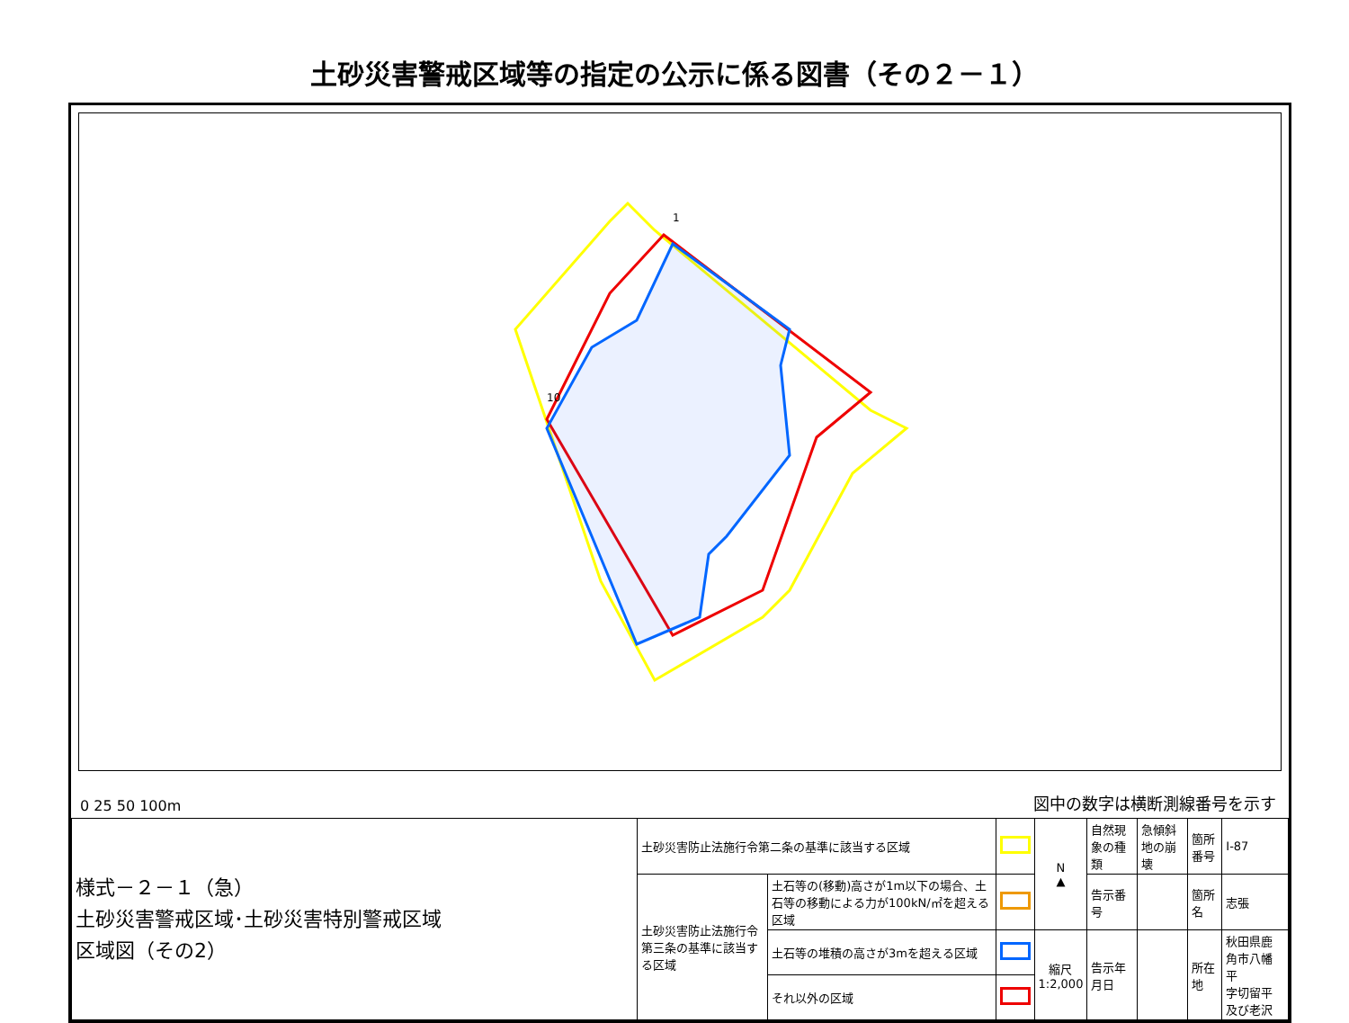土砂災害警戒区域等の指定の公示に係る図書（その２－１）
1
10
0 25 50 100m
図中の数字は横断測線番号を示す
| 様式－２－１（急） 土砂災害警戒区域･土砂災害特別警戒区域 区域図（その2） | 土砂災害防止法施行令第二条の基準に該当する区域 | | | N ▲ | 自然現象の種類 | 急傾斜地の崩壊 | 箇所番号 | Ⅰ-87 |
| | 土砂災害防止法施行令第三条の基準に該当する区域 | 土石等の(移動)高さが1m以下の場合、土石等の移動による力が100kN/㎡を超える区域 | | | 告示番号 | | 箇所名 | 志張 |
| | | 土石等の堆積の高さが3mを超える区域 | | 縮尺 1:2,000 | 告示年月日 | | 所在地 | 秋田県鹿角市八幡平 字切留平及び老沢 |
| | | それ以外の区域 | | | | | | |